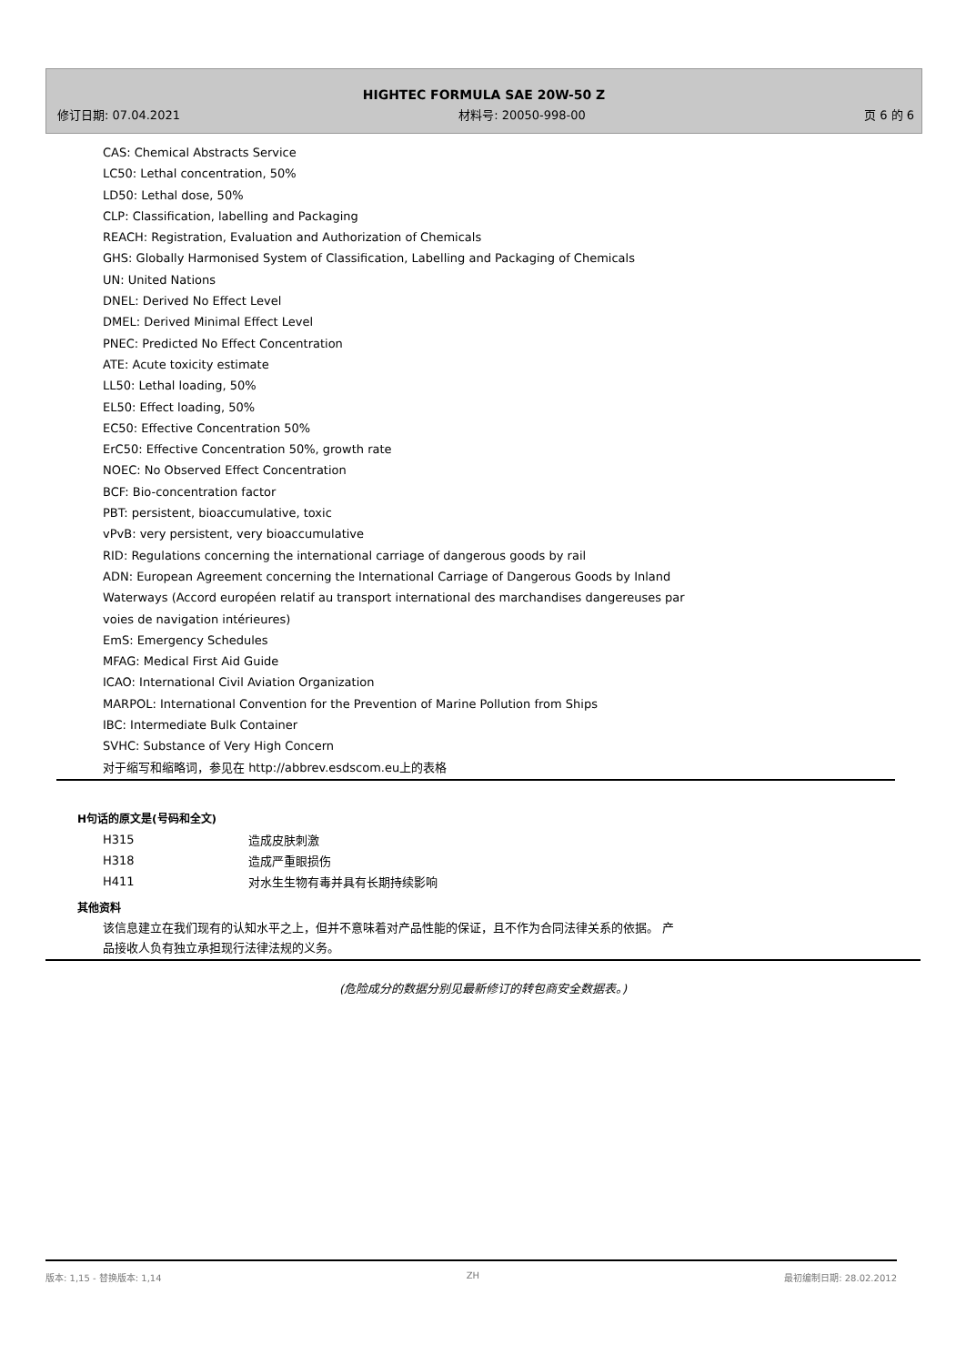HIGHTEC FORMULA SAE 20W-50 Z
修订日期: 07.04.2021 材料号: 20050-998-00 页 6 的 6
CAS: Chemical Abstracts Service
LC50: Lethal concentration, 50%
LD50: Lethal dose, 50%
CLP: Classification, labelling and Packaging
REACH: Registration, Evaluation and Authorization of Chemicals
GHS: Globally Harmonised System of Classification, Labelling and Packaging of Chemicals
UN: United Nations
DNEL: Derived No Effect Level
DMEL: Derived Minimal Effect Level
PNEC: Predicted No Effect Concentration
ATE: Acute toxicity estimate
LL50: Lethal loading, 50%
EL50: Effect loading, 50%
EC50: Effective Concentration 50%
ErC50: Effective Concentration 50%, growth rate
NOEC: No Observed Effect Concentration
BCF: Bio-concentration factor
PBT: persistent, bioaccumulative, toxic
vPvB: very persistent, very bioaccumulative
RID: Regulations concerning the international carriage of dangerous goods by rail
ADN: European Agreement concerning the International Carriage of Dangerous Goods by Inland
Waterways (Accord européen relatif au transport international des marchandises dangereuses par
voies de navigation intérieures)
EmS: Emergency Schedules
MFAG: Medical First Aid Guide
ICAO: International Civil Aviation Organization
MARPOL: International Convention for the Prevention of Marine Pollution from Ships
IBC: Intermediate Bulk Container
SVHC: Substance of Very High Concern
对于缩写和缩略词，参见在 http://abbrev.esdscom.eu上的表格
H句话的原文是(号码和全文)
| H315 | 造成皮肤刺激 |
| H318 | 造成严重眼损伤 |
| H411 | 对水生生物有毒并具有长期持续影响 |
其他资料
该信息建立在我们现有的认知水平之上，但并不意味着对产品性能的保证，且不作为合同法律关系的依据。 产
品接收人负有独立承担现行法律法规的义务。
(危险成分的数据分别见最新修订的转包商安全数据表。)
版本: 1,15 - 替换版本: 1,14 ZH 最初编制日期: 28.02.2012